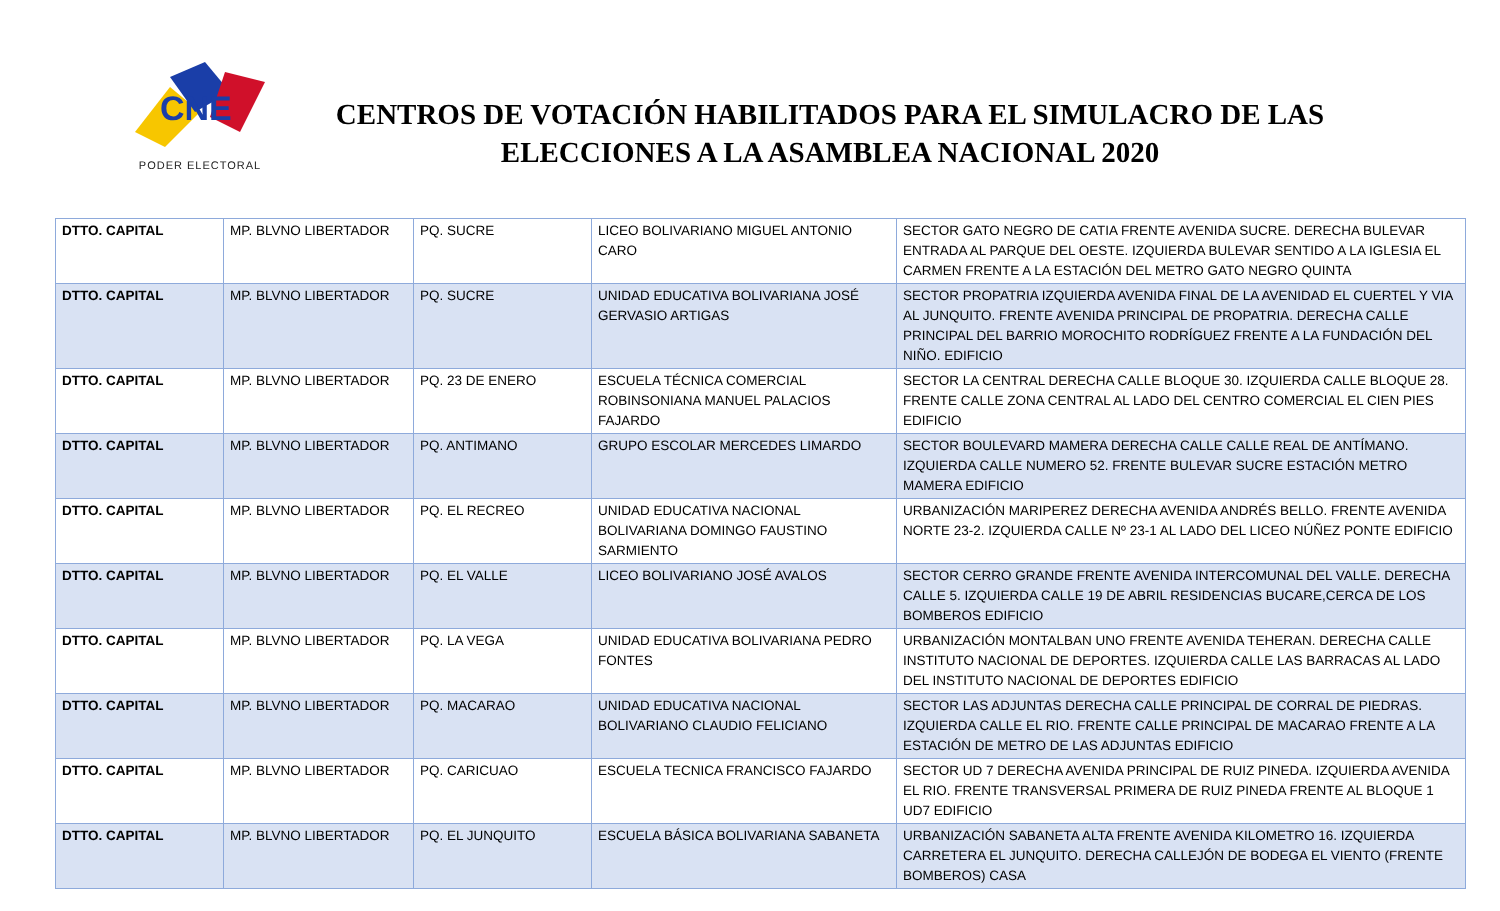CNE
PODER ELECTORAL
CENTROS DE VOTACIÓN HABILITADOS PARA EL SIMULACRO DE LAS ELECCIONES A LA ASAMBLEA NACIONAL 2020
| DTTO. CAPITAL | MP. BLVNO LIBERTADOR | PQ. SUCRE | LICEO BOLIVARIANO MIGUEL ANTONIO CARO | SECTOR GATO NEGRO DE CATIA FRENTE AVENIDA SUCRE. DERECHA BULEVAR ENTRADA AL PARQUE DEL OESTE. IZQUIERDA BULEVAR SENTIDO A LA IGLESIA EL CARMEN FRENTE A LA ESTACIÓN DEL METRO GATO NEGRO QUINTA |
| DTTO. CAPITAL | MP. BLVNO LIBERTADOR | PQ. SUCRE | UNIDAD EDUCATIVA BOLIVARIANA JOSÉ GERVASIO ARTIGAS | SECTOR PROPATRIA IZQUIERDA AVENIDA FINAL DE LA AVENIDAD EL CUERTEL Y VIA AL JUNQUITO. FRENTE AVENIDA PRINCIPAL DE PROPATRIA. DERECHA CALLE PRINCIPAL DEL BARRIO MOROCHITO RODRÍGUEZ FRENTE A LA FUNDACIÓN DEL NIÑO. EDIFICIO |
| DTTO. CAPITAL | MP. BLVNO LIBERTADOR | PQ. 23 DE ENERO | ESCUELA TÉCNICA COMERCIAL ROBINSONIANA MANUEL PALACIOS FAJARDO | SECTOR LA CENTRAL DERECHA CALLE BLOQUE 30. IZQUIERDA CALLE BLOQUE 28. FRENTE CALLE ZONA CENTRAL AL LADO DEL CENTRO COMERCIAL EL CIEN PIES EDIFICIO |
| DTTO. CAPITAL | MP. BLVNO LIBERTADOR | PQ. ANTIMANO | GRUPO ESCOLAR MERCEDES LIMARDO | SECTOR BOULEVARD MAMERA DERECHA CALLE CALLE REAL DE ANTÍMANO. IZQUIERDA CALLE NUMERO 52. FRENTE BULEVAR SUCRE ESTACIÓN METRO MAMERA EDIFICIO |
| DTTO. CAPITAL | MP. BLVNO LIBERTADOR | PQ. EL RECREO | UNIDAD EDUCATIVA NACIONAL BOLIVARIANA DOMINGO FAUSTINO SARMIENTO | URBANIZACIÓN MARIPEREZ DERECHA AVENIDA ANDRÉS BELLO. FRENTE AVENIDA NORTE 23-2. IZQUIERDA CALLE Nº 23-1 AL LADO DEL LICEO NÚÑEZ PONTE EDIFICIO |
| DTTO. CAPITAL | MP. BLVNO LIBERTADOR | PQ. EL VALLE | LICEO BOLIVARIANO JOSÉ AVALOS | SECTOR CERRO GRANDE FRENTE AVENIDA INTERCOMUNAL DEL VALLE. DERECHA CALLE 5. IZQUIERDA CALLE 19 DE ABRIL RESIDENCIAS BUCARE,CERCA DE LOS BOMBEROS EDIFICIO |
| DTTO. CAPITAL | MP. BLVNO LIBERTADOR | PQ. LA VEGA | UNIDAD EDUCATIVA BOLIVARIANA PEDRO FONTES | URBANIZACIÓN MONTALBAN UNO FRENTE AVENIDA TEHERAN. DERECHA CALLE INSTITUTO NACIONAL DE DEPORTES. IZQUIERDA CALLE LAS BARRACAS AL LADO DEL INSTITUTO NACIONAL DE DEPORTES EDIFICIO |
| DTTO. CAPITAL | MP. BLVNO LIBERTADOR | PQ. MACARAO | UNIDAD EDUCATIVA NACIONAL BOLIVARIANO CLAUDIO FELICIANO | SECTOR LAS ADJUNTAS DERECHA CALLE PRINCIPAL DE CORRAL DE PIEDRAS. IZQUIERDA CALLE EL RIO. FRENTE CALLE PRINCIPAL DE MACARAO FRENTE A LA ESTACIÓN DE METRO DE LAS ADJUNTAS EDIFICIO |
| DTTO. CAPITAL | MP. BLVNO LIBERTADOR | PQ. CARICUAO | ESCUELA TECNICA FRANCISCO FAJARDO | SECTOR UD 7 DERECHA AVENIDA PRINCIPAL DE RUIZ PINEDA. IZQUIERDA AVENIDA EL RIO. FRENTE TRANSVERSAL PRIMERA DE RUIZ PINEDA FRENTE AL BLOQUE 1 UD7 EDIFICIO |
| DTTO. CAPITAL | MP. BLVNO LIBERTADOR | PQ. EL JUNQUITO | ESCUELA BÁSICA BOLIVARIANA SABANETA | URBANIZACIÓN SABANETA ALTA FRENTE AVENIDA KILOMETRO 16. IZQUIERDA CARRETERA EL JUNQUITO. DERECHA CALLEJÓN DE BODEGA EL VIENTO (FRENTE BOMBEROS) CASA |